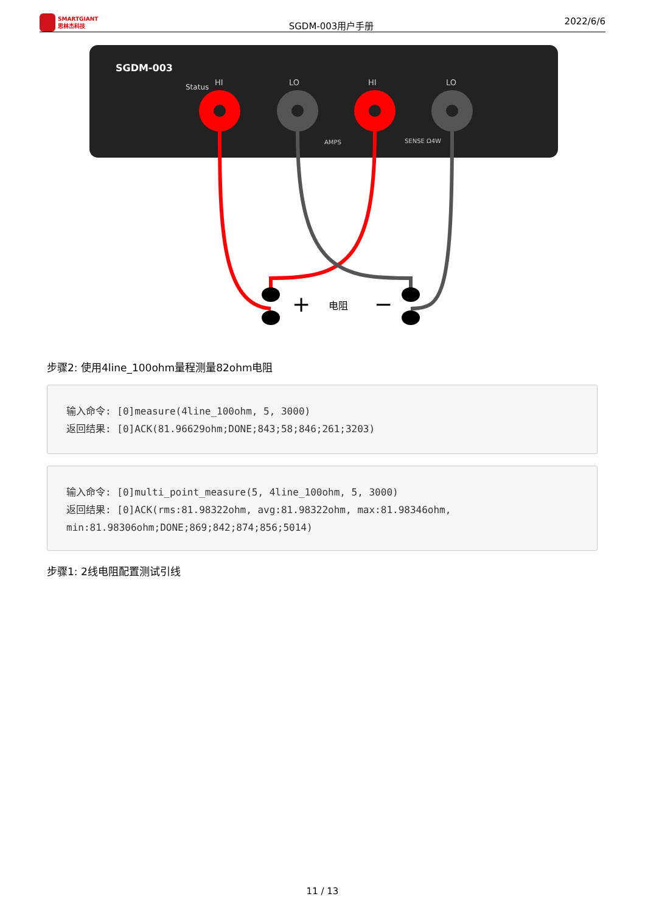SMARTGIANT
思林杰科技
SGDM-003用户手册
2022/6/6
SGDM-003
Status
HI
LO
HI
LO
AMPS
SENSE Ω4W
+
电阻
−
步骤2: 使用4line_100ohm量程测量82ohm电阻
输入命令: [0]measure(4line_100ohm, 5, 3000)
返回结果: [0]ACK(81.96629ohm;DONE;843;58;846;261;3203)
输入命令: [0]multi_point_measure(5, 4line_100ohm, 5, 3000)
返回结果: [0]ACK(rms:81.98322ohm, avg:81.98322ohm, max:81.98346ohm,
min:81.98306ohm;DONE;869;842;874;856;5014)
步骤1: 2线电阻配置测试引线
11 / 13